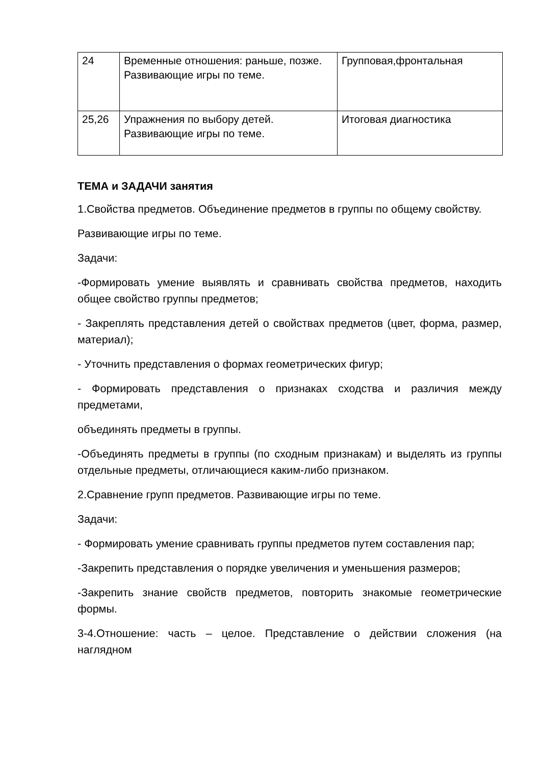| 24 | Временные отношения: раньше, позже. Развивающие игры по теме. | Групповая,фронтальная |
| 25,26 | Упражнения по выбору детей. Развивающие игры по теме. | Итоговая диагностика |
ТЕМА и ЗАДАЧИ занятия
1.Свойства предметов. Объединение предметов в группы по общему свойству.
Развивающие игры по теме.
Задачи:
-Формировать умение выявлять и сравнивать свойства предметов, находить общее свойство группы предметов;
- Закреплять представления детей о свойствах предметов (цвет, форма, размер, материал);
- Уточнить представления о формах геометрических фигур;
- Формировать представления о признаках сходства и различия между предметами,
объединять предметы в группы.
-Объединять предметы в группы (по сходным признакам) и выделять из группы отдельные предметы, отличающиеся каким-либо признаком.
2.Сравнение групп предметов. Развивающие игры по теме.
Задачи:
- Формировать умение сравнивать группы предметов путем составления пар;
-Закрепить представления о порядке увеличения и уменьшения размеров;
-Закрепить знание свойств предметов, повторить знакомые геометрические формы.
3-4.Отношение: часть – целое. Представление о действии сложения (на наглядном